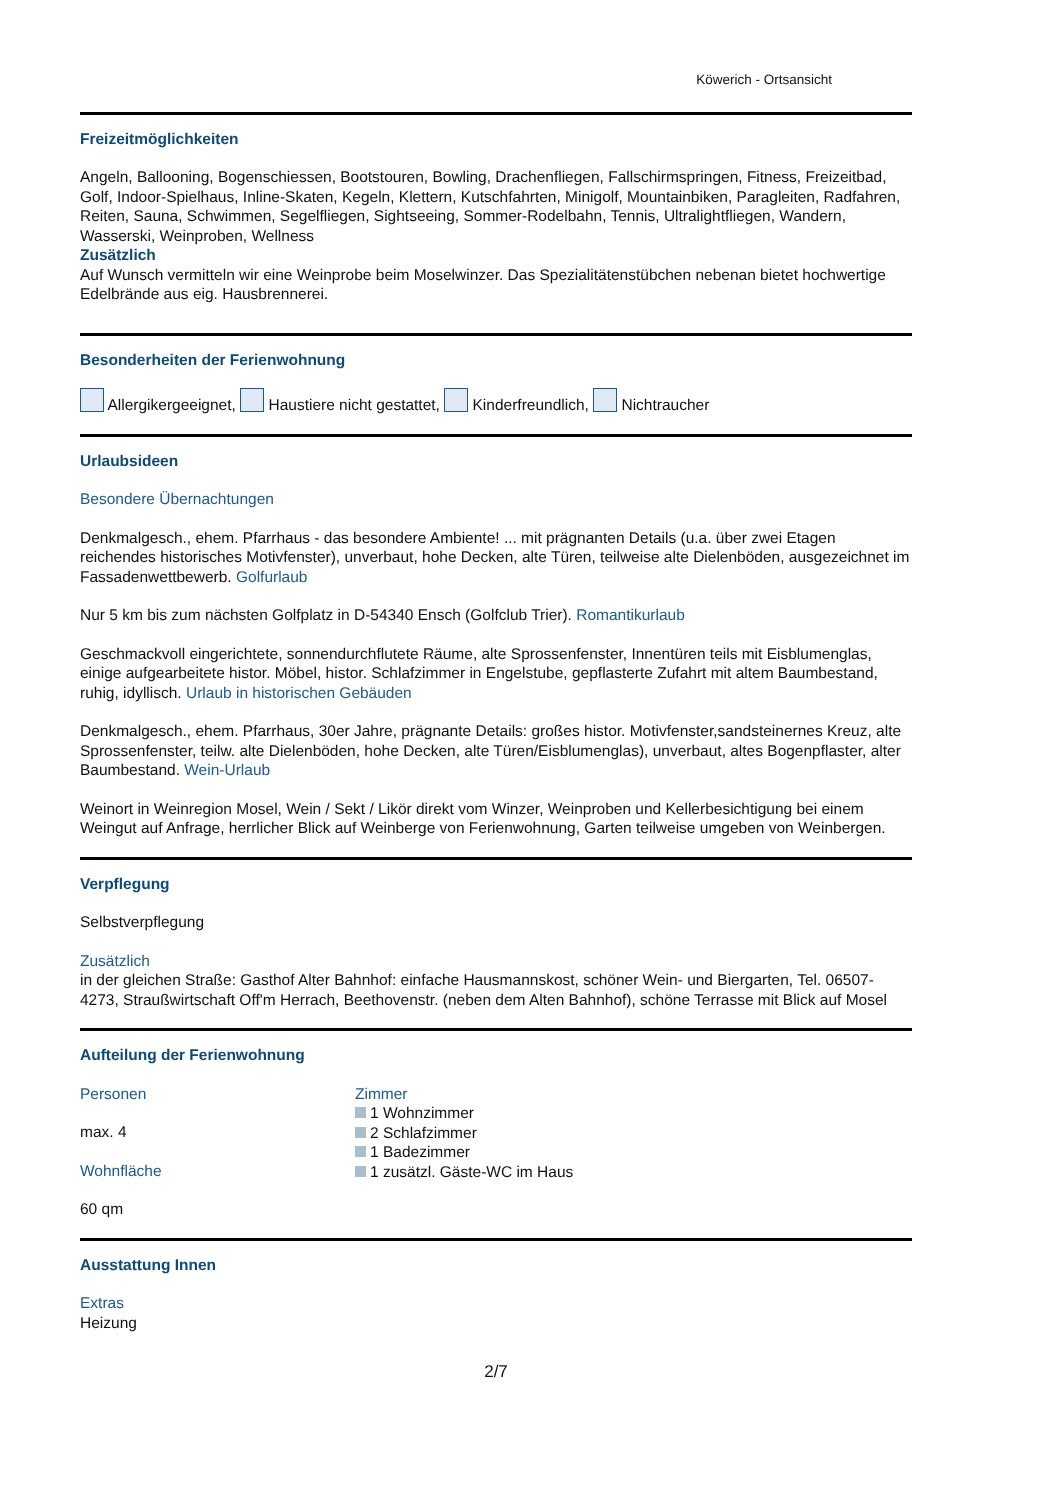Köwerich - Ortsansicht
Freizeitmöglichkeiten
Angeln, Ballooning, Bogenschiessen, Bootstouren, Bowling, Drachenfliegen, Fallschirmspringen, Fitness, Freizeitbad, Golf, Indoor-Spielhaus, Inline-Skaten, Kegeln, Klettern, Kutschfahrten, Minigolf, Mountainbiken, Paragleiten, Radfahren, Reiten, Sauna, Schwimmen, Segelfliegen, Sightseeing, Sommer-Rodelbahn, Tennis, Ultralightfliegen, Wandern, Wasserski, Weinproben, Wellness
Zusätzlich
Auf Wunsch vermitteln wir eine Weinprobe beim Moselwinzer. Das Spezialitätenstübchen nebenan bietet hochwertige Edelbrände aus eig. Hausbrennerei.
Besonderheiten der Ferienwohnung
Allergikergeeignet, Haustiere nicht gestattet, Kinderfreundlich, Nichtraucher
Urlaubsideen
Besondere Übernachtungen
Denkmalgesch., ehem. Pfarrhaus - das besondere Ambiente! ... mit prägnanten Details (u.a. über zwei Etagen reichendes historisches Motivfenster), unverbaut, hohe Decken, alte Türen, teilweise alte Dielenböden, ausgezeichnet im Fassadenwettbewerb. Golfurlaub
Nur 5 km bis zum nächsten Golfplatz in D-54340 Ensch (Golfclub Trier). Romantikurlaub
Geschmackvoll eingerichtete, sonnendurchflutete Räume, alte Sprossenfenster, Innentüren teils mit Eisblumenglas, einige aufgearbeitete histor. Möbel, histor. Schlafzimmer in Engelstube, gepflasterte Zufahrt mit altem Baumbestand, ruhig, idyllisch. Urlaub in historischen Gebäuden
Denkmalgesch., ehem. Pfarrhaus, 30er Jahre, prägnante Details: großes histor. Motivfenster,sandsteinernes Kreuz, alte Sprossenfenster, teilw. alte Dielenböden, hohe Decken, alte Türen/Eisblumenglas), unverbaut, altes Bogenpflaster, alter Baumbestand. Wein-Urlaub
Weinort in Weinregion Mosel, Wein / Sekt / Likör direkt vom Winzer, Weinproben und Kellerbesichtigung bei einem Weingut auf Anfrage, herrlicher Blick auf Weinberge von Ferienwohnung, Garten teilweise umgeben von Weinbergen.
Verpflegung
Selbstverpflegung
Zusätzlich
in der gleichen Straße: Gasthof Alter Bahnhof: einfache Hausmannskost, schöner Wein- und Biergarten, Tel. 06507-4273, Straußwirtschaft Off'm Herrach, Beethovenstr. (neben dem Alten Bahnhof), schöne Terrasse mit Blick auf Mosel
Aufteilung der Ferienwohnung
Personen
max. 4
Wohnfläche
60 qm
Zimmer
1 Wohnzimmer
2 Schlafzimmer
1 Badezimmer
1 zusätzl. Gäste-WC im Haus
Ausstattung Innen
Extras
Heizung
2/7